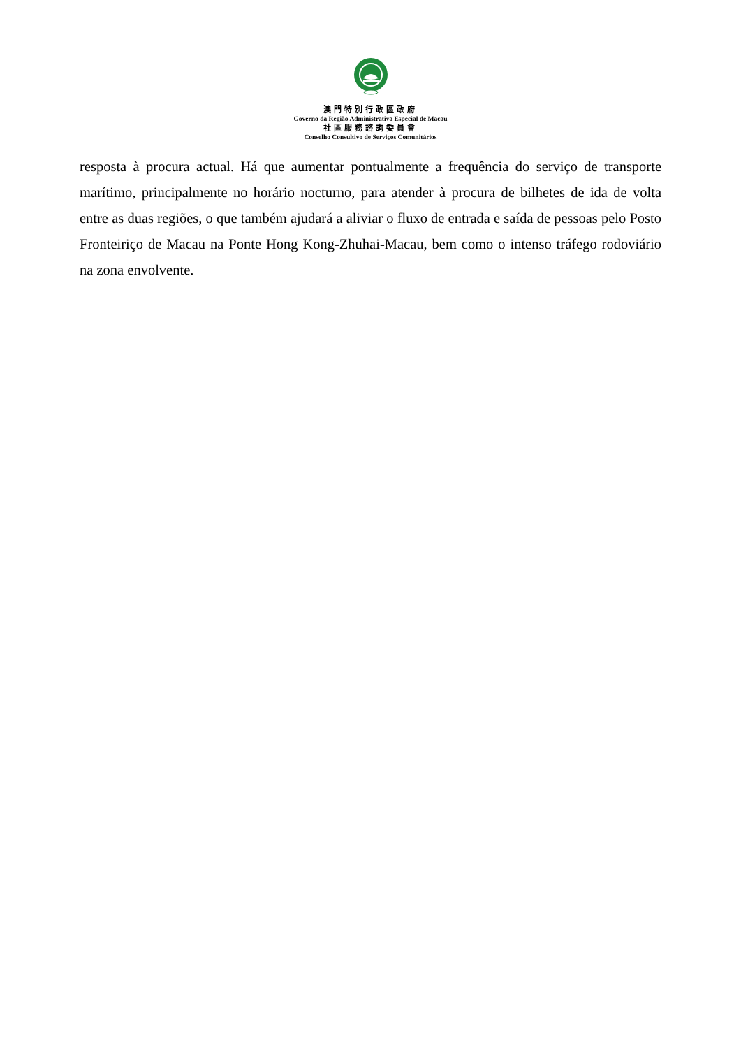澳門特別行政區政府
Governo da Região Administrativa Especial de Macau
社區服務諮詢委員會
Conselho Consultivo de Serviços Comunitários
resposta à procura actual. Há que aumentar pontualmente a frequência do serviço de transporte marítimo, principalmente no horário nocturno, para atender à procura de bilhetes de ida de volta entre as duas regiões, o que também ajudará a aliviar o fluxo de entrada e saída de pessoas pelo Posto Fronteiriço de Macau na Ponte Hong Kong-Zhuhai-Macau, bem como o intenso tráfego rodoviário na zona envolvente.